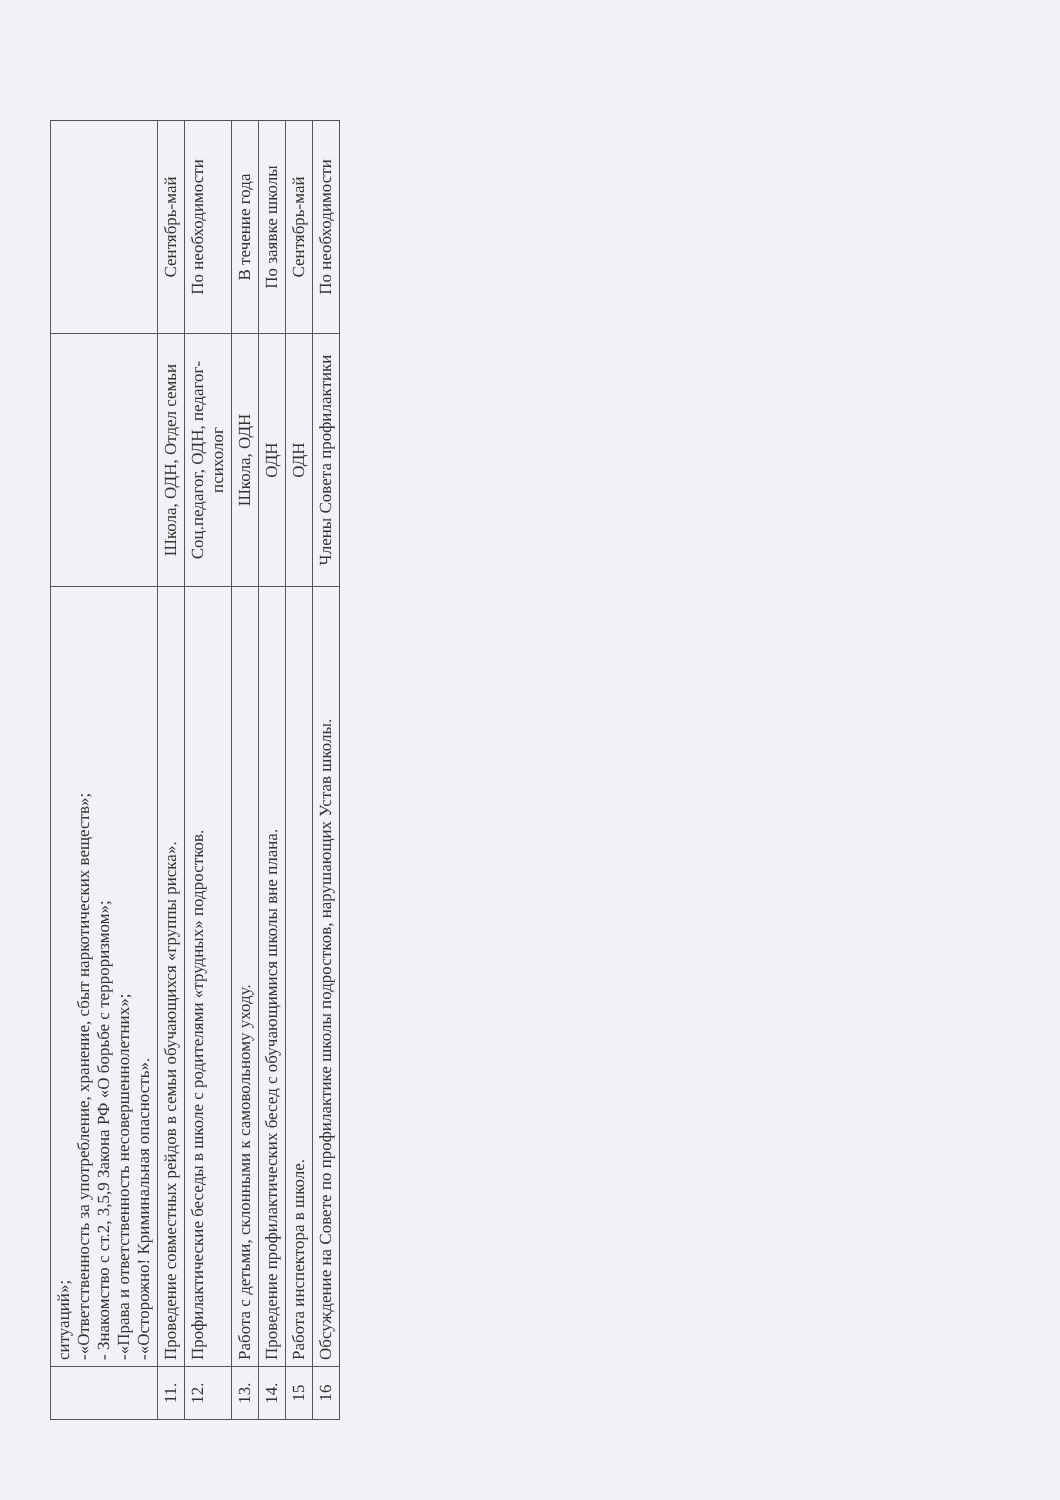| | ситуаций»; -«Ответственность за употребление, хранение, сбыт наркотических веществ»; - Знакомство с ст.2, 3,5,9 Закона РФ «О борьбе с терроризмом»; -«Права и ответственность несовершеннолетних»; -«Осторожно! Криминальная опасность». | | |
| 11. | Проведение совместных рейдов в семьи обучающихся «группы риска». | Школа, ОДН, Отдел семьи | Сентябрь-май |
| 12. | Профилактические беседы в школе с родителями «трудных» подростков. | Соц.педагог, ОДН, педагог-психолог | По необходимости |
| 13. | Работа с детьми, склонными к самовольному уходу. | Школа, ОДН | В течение года |
| 14. | Проведение профилактических бесед с обучающимися школы вне плана. | ОДН | По заявке школы |
| 15 | Работа инспектора в школе. | ОДН | Сентябрь-май |
| 16 | Обсуждение на Совете по профилактике школы подростков, нарушающих Устав школы. | Члены Совета профилактики | По необходимости |